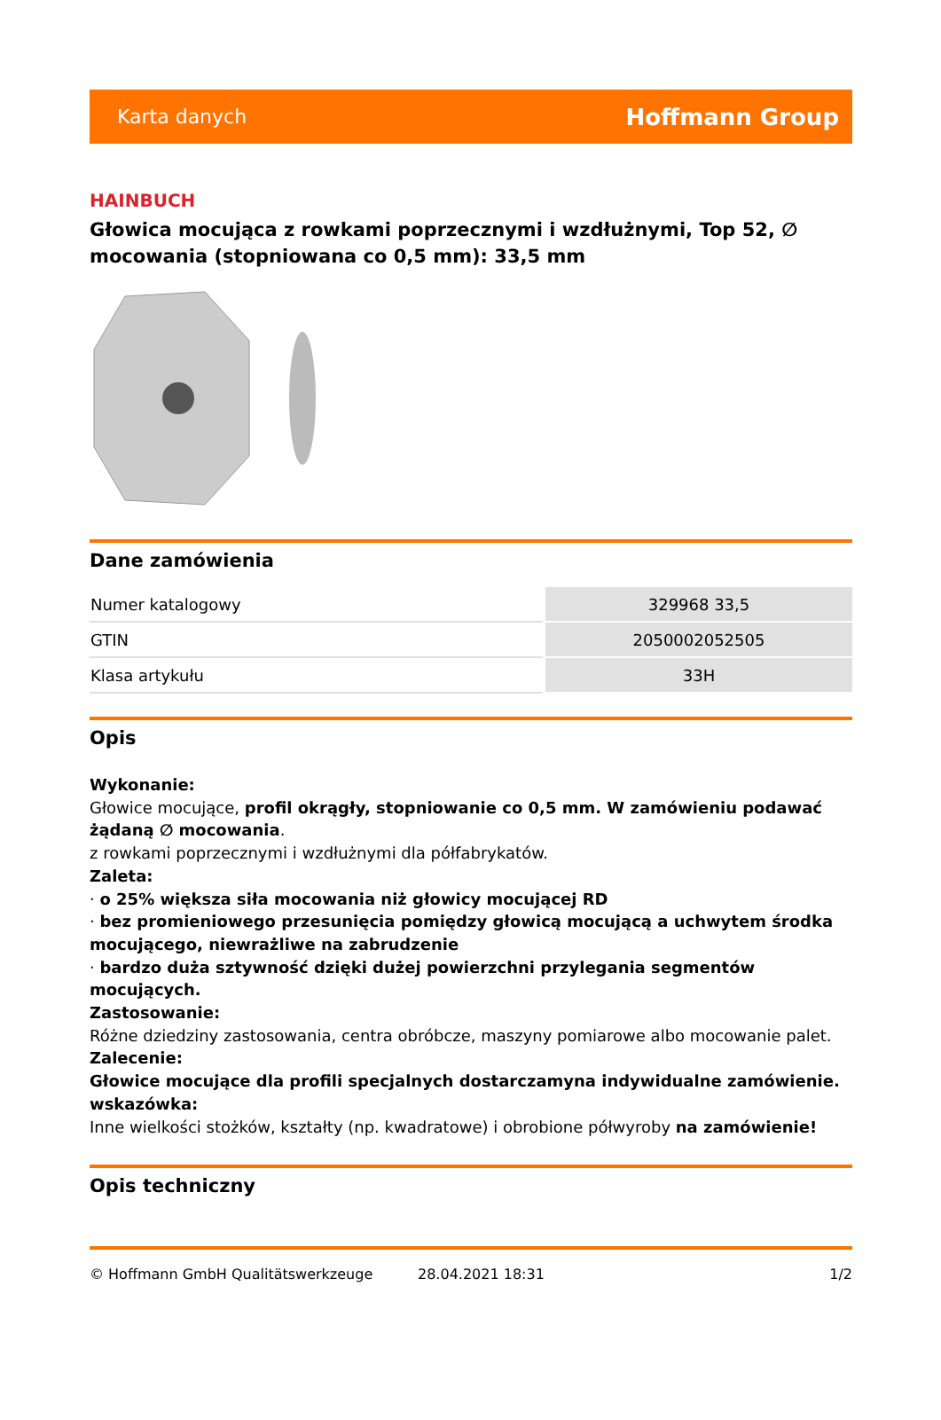Karta danych Hoffmann Group
HAINBUCH
Głowica mocująca z rowkami poprzecznymi i wzdłużnymi, Top 52, ∅ mocowania (stopniowana co 0,5 mm): 33,5 mm
Dane zamówienia
| Numer katalogowy | 329968 33,5 |
| GTIN | 2050002052505 |
| Klasa artykułu | 33H |
Opis
Wykonanie:
Głowice mocujące, profil okrągły, stopniowanie co 0,5 mm. W zamówieniu podawać żądaną ∅ mocowania.
z rowkami poprzecznymi i wzdłużnymi dla półfabrykatów.
Zaleta:
· o 25% większa siła mocowania niż głowicy mocującej RD
· bez promieniowego przesunięcia pomiędzy głowicą mocującą a uchwytem środka mocującego, niewrażliwe na zabrudzenie
· bardzo duża sztywność dzięki dużej powierzchni przylegania segmentów mocujących.
Zastosowanie:
Różne dziedziny zastosowania, centra obróbcze, maszyny pomiarowe albo mocowanie palet.
Zalecenie:
Głowice mocujące dla profili specjalnych dostarczamyna indywidualne zamówienie.
wskazówka:
Inne wielkości stożków, kształty (np. kwadratowe) i obrobione półwyroby na zamówienie!
Opis techniczny
© Hoffmann GmbH Qualitätswerkzeuge 28.04.2021 18:31 1/2